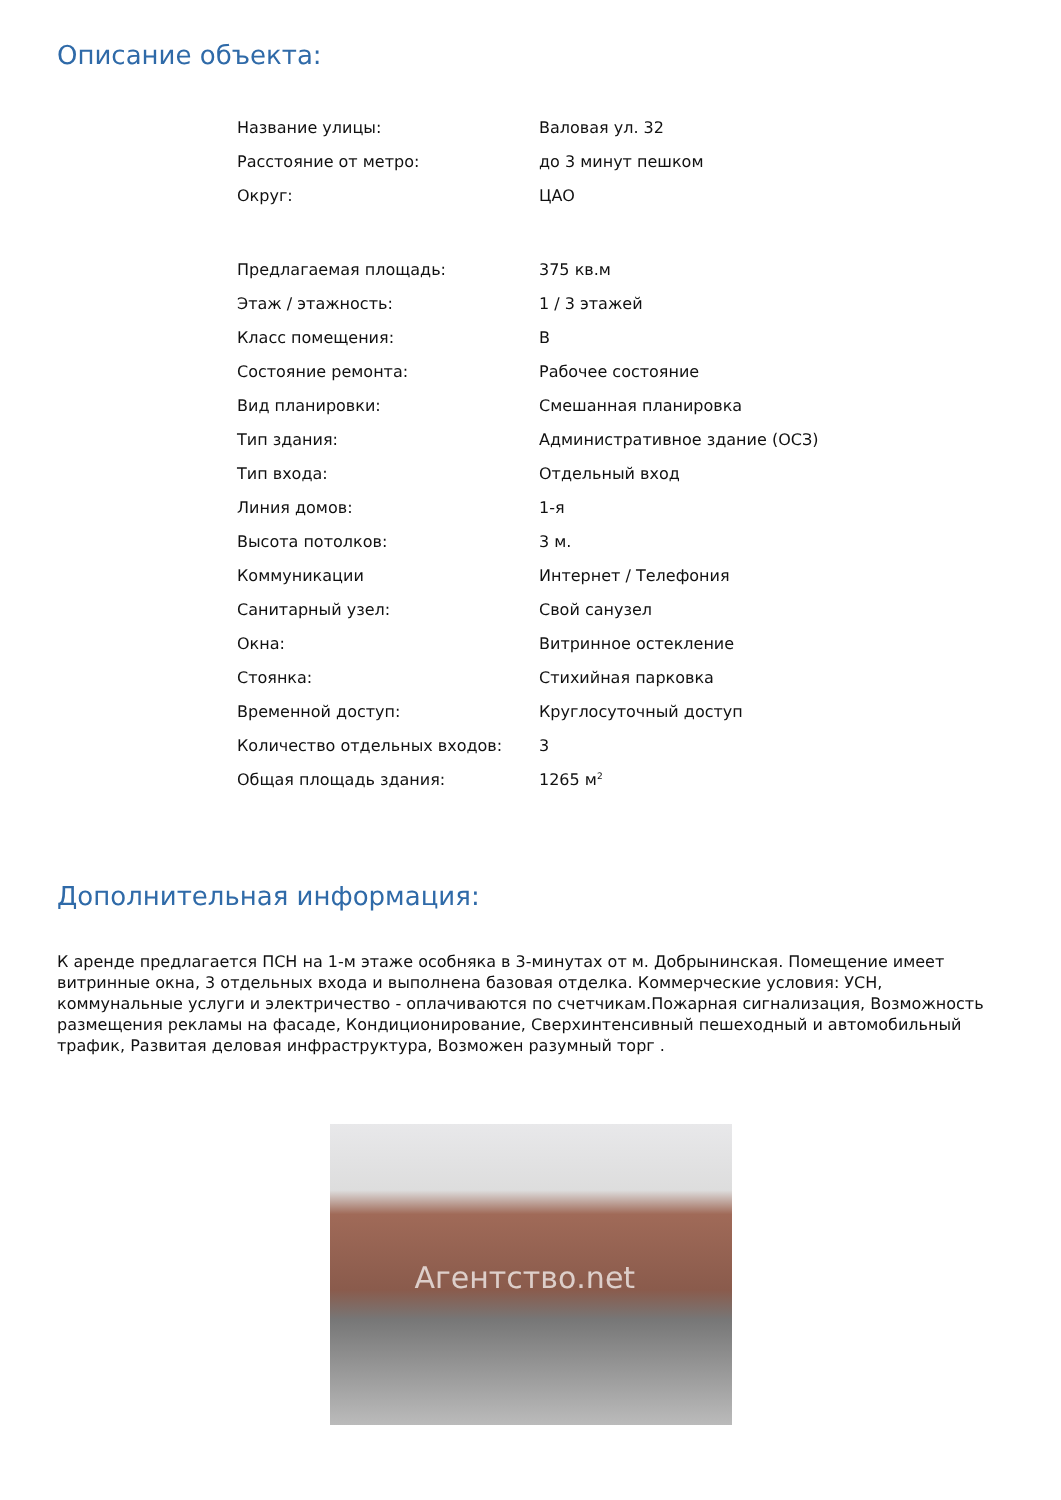Описание объекта:
| Название улицы: | Валовая ул. 32 |
| Расстояние от метро: | до 3 минут пешком |
| Округ: | ЦАО |
| Предлагаемая площадь: | 375 кв.м |
| Этаж / этажность: | 1 / 3 этажей |
| Класс помещения: | B |
| Состояние ремонта: | Рабочее состояние |
| Вид планировки: | Смешанная планировка |
| Тип здания: | Административное здание (ОСЗ) |
| Тип входа: | Отдельный вход |
| Линия домов: | 1-я |
| Высота потолков: | 3 м. |
| Коммуникации | Интернет / Телефония |
| Санитарный узел: | Свой санузел |
| Окна: | Витринное остекление |
| Стоянка: | Стихийная парковка |
| Временной доступ: | Круглосуточный доступ |
| Количество отдельных входов: | 3 |
| Общая площадь здания: | 1265 м<sup>2</sup> |
Дополнительная информация:
К аренде предлагается ПСН на 1-м этаже особняка в 3-минутах от м. Добрынинская. Помещение имеет витринные окна, 3 отдельных входа и выполнена базовая отделка. Коммерческие условия: УСН, коммунальные услуги и электричество - оплачиваются по счетчикам.Пожарная сигнализация, Возможность размещения рекламы на фасаде, Кондиционирование, Сверхинтенсивный пешеходный и автомобильный трафик, Развитая деловая инфраструктура, Возможен разумный торг .
Агентство.net